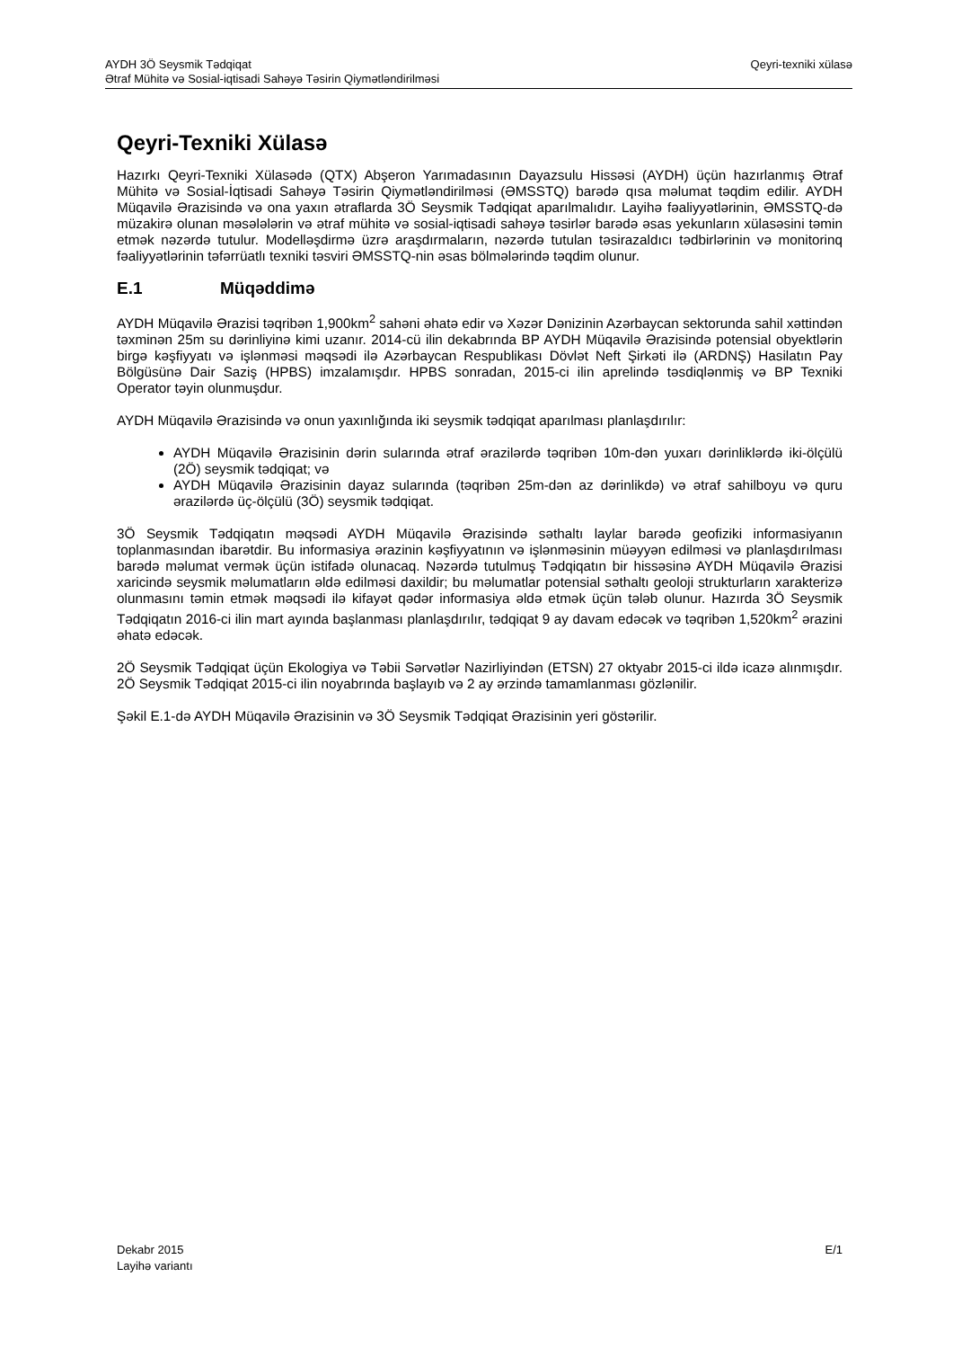Qeyri-texniki xülasə AYDH 3Ö Seysmik Tədqiqat
Ətraf Mühitə və Sosial-iqtisadi Sahəyə Təsirin Qiymətləndirilməsi
Qeyri-Texniki Xülasə
Hazırkı Qeyri-Texniki Xülasədə (QTX) Abşeron Yarımadasının Dayazsulu Hissəsi (AYDH) üçün hazırlanmış Ətraf Mühitə və Sosial-İqtisadi Sahəyə Təsirin Qiymətləndirilməsi (ƏMSSTQ) barədə qısa məlumat təqdim edilir. AYDH Müqavilə Ərazisində və ona yaxın ətraflarda 3Ö Seysmik Tədqiqat aparılmalıdır. Layihə fəaliyyətlərinin, ƏMSSTQ-də müzakirə olunan məsələlərin və ətraf mühitə və sosial-iqtisadi sahəyə təsirlər barədə əsas yekunların xülasəsini təmin etmək nəzərdə tutulur. Modelləşdirmə üzrə araşdırmaların, nəzərdə tutulan təsirazaldıcı tədbirlərinin və monitorinq fəaliyyətlərinin təfərrüatlı texniki təsviri ƏMSSTQ-nin əsas bölmələrində təqdim olunur.
E.1 Müqəddimə
AYDH Müqavilə Ərazisi təqribən 1,900km<sup>2</sup> sahəni əhatə edir və Xəzər Dənizinin Azərbaycan sektorunda sahil xəttindən təxminən 25m su dərinliyinə kimi uzanır. 2014-cü ilin dekabrında BP AYDH Müqavilə Ərazisində potensial obyektlərin birgə kəşfiyyatı və işlənməsi məqsədi ilə Azərbaycan Respublikası Dövlət Neft Şirkəti ilə (ARDNŞ) Hasilatın Pay Bölgüsünə Dair Saziş (HPBS) imzalamışdır. HPBS sonradan, 2015-ci ilin aprelində təsdiqlənmiş və BP Texniki Operator təyin olunmuşdur.
AYDH Müqavilə Ərazisində və onun yaxınlığında iki seysmik tədqiqat aparılması planlaşdırılır:
AYDH Müqavilə Ərazisinin dərin sularında ətraf ərazilərdə təqribən 10m-dən yuxarı dərinliklərdə iki-ölçülü (2Ö) seysmik tədqiqat; və
AYDH Müqavilə Ərazisinin dayaz sularında (təqribən 25m-dən az dərinlikdə) və ətraf sahilboyu və quru ərazilərdə üç-ölçülü (3Ö) seysmik tədqiqat.
3Ö Seysmik Tədqiqatın məqsədi AYDH Müqavilə Ərazisində səthaltı laylar barədə geofiziki informasiyanın toplanmasından ibarətdir. Bu informasiya ərazinin kəşfiyyatının və işlənməsinin müəyyən edilməsi və planlaşdırılması barədə məlumat vermək üçün istifadə olunacaq. Nəzərdə tutulmuş Tədqiqatın bir hissəsinə AYDH Müqavilə Ərazisi xaricində seysmik məlumatların əldə edilməsi daxildir; bu məlumatlar potensial səthaltı geoloji strukturların xarakterizə olunmasını təmin etmək məqsədi ilə kifayət qədər informasiya əldə etmək üçün tələb olunur. Hazırda 3Ö Seysmik Tədqiqatın 2016-ci ilin mart ayında başlanması planlaşdırılır, tədqiqat 9 ay davam edəcək və təqribən 1,520km<sup>2</sup> ərazini əhatə edəcək.
2Ö Seysmik Tədqiqat üçün Ekologiya və Təbii Sərvətlər Nazirliyindən (ETSN) 27 oktyabr 2015-ci ildə icazə alınmışdır. 2Ö Seysmik Tədqiqat 2015-ci ilin noyabrında başlayıb və 2 ay ərzində tamamlanması gözlənilir.
Şəkil E.1-də AYDH Müqavilə Ərazisinin və 3Ö Seysmik Tədqiqat Ərazisinin yeri göstərilir.
E/1 Dekabr 2015
Layihə variantı